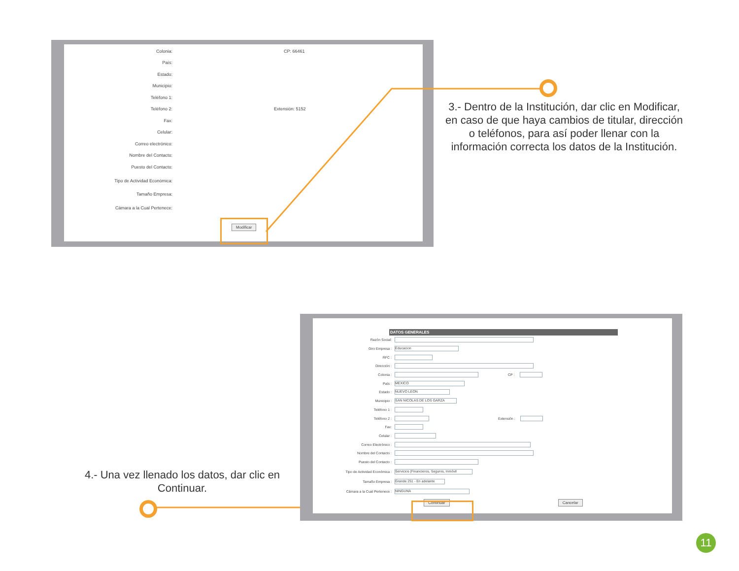Colonia: CP: 66461
País:
Estado:
Municipio:
Teléfono 1:
Teléfono 2: Extensión: 5152
Fax:
Celular:
Correo electrónico:
Nombre del Contacto:
Puesto del Contacto:
Tipo de Actividad Económica:
Tamaño Empresa:
Cámara a la Cual Pertenece:
Modificar
3.- Dentro de la Institución, dar clic en Modificar, en caso de que haya cambios de titular, dirección o teléfonos, para así poder llenar con la información correcta los datos de la Institución.
DATOS GENERALES
Razón Social:
Giro Empresa : Educacion
RFC :
Dirección :
Colonia : CP :
País : MEXICO
Estado : NUEVO LEON
Municipio : SAN NICOLAS DE LOS GARZA
Teléfono 1 :
Teléfono 2 : Extensión :
Fax:
Celular :
Correo Electrónico :
Nombre del Contacto :
Puesto del Contacto :
Tipo de Actividad Económica : Servicios (Financieros, Seguros, Inmóvil
Tamaño Empresa : Grande 251 - En adelante
Cámara a la Cual Pertenece : NINGUNA
Continuar Cancelar
4.- Una vez llenado los datos, dar clic en Continuar.
11